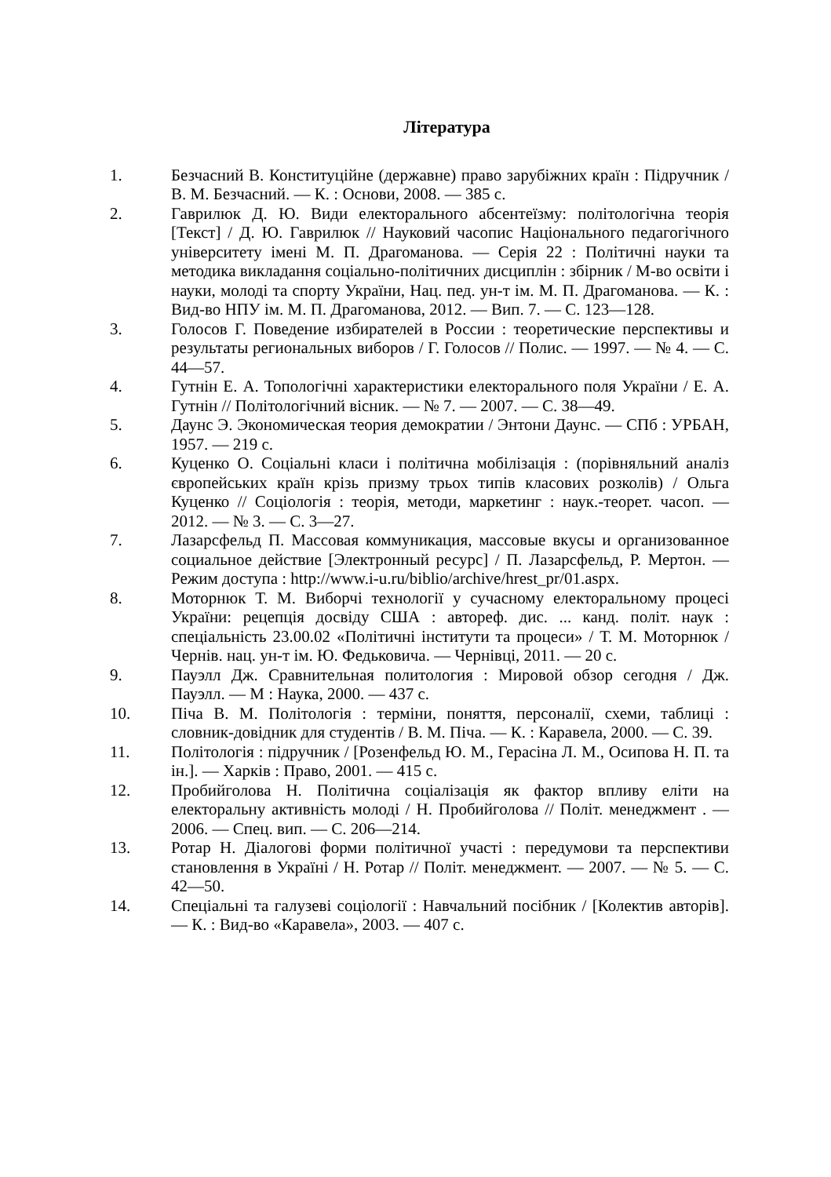Література
1. Безчасний В. Конституційне (державне) право зарубіжних країн : Підручник / В. М. Безчасний. — К. : Основи, 2008. — 385 с.
2. Гаврилюк Д. Ю. Види електорального абсентеїзму: політологічна теорія [Текст] / Д. Ю. Гаврилюк // Науковий часопис Національного педагогічного університету імені М. П. Драгоманова. — Серія 22 : Політичні науки та методика викладання соціально-політичних дисциплін : збірник / М-во освіти і науки, молоді та спорту України, Нац. пед. ун-т ім. М. П. Драгоманова. — К. : Вид-во НПУ ім. М. П. Драгоманова, 2012. — Вип. 7. — С. 123—128.
3. Голосов Г. Поведение избирателей в России : теоретические перспективы и результаты региональных виборов / Г. Голосов // Полис. — 1997. — № 4. — С. 44—57.
4. Гутнін Е. А. Топологічні характеристики електорального поля України / Е. А. Гутнін // Політологічний вісник. — № 7. — 2007. — С. 38—49.
5. Даунс Э. Экономическая теория демократии / Энтони Даунс. — СПб : УРБАН, 1957. — 219 с.
6. Куценко О. Соціальні класи і політична мобілізація : (порівняльний аналіз європейських країн крізь призму трьох типів класових розколів) / Ольга Куценко // Соціологія : теорія, методи, маркетинг : наук.-теорет. часоп. — 2012. — № 3. — С. 3—27.
7. Лазарсфельд П. Массовая коммуникация, массовые вкусы и организованное социальное действие [Электронный ресурс] / П. Лазарсфельд, Р. Мертон. — Режим доступа : http://www.i-u.ru/biblio/archive/hrest_pr/01.aspx.
8. Моторнюк Т. М. Виборчі технології у сучасному електоральному процесі України: рецепція досвіду США : автореф. дис. ... канд. політ. наук : спеціальність 23.00.02 «Політичні інститути та процеси» / Т. М. Моторнюк / Чернів. нац. ун-т ім. Ю. Федьковича. — Чернівці, 2011. — 20 с.
9. Пауэлл Дж. Сравнительная политология : Мировой обзор сегодня / Дж. Пауэлл. — М : Наука, 2000. — 437 с.
10. Піча В. М. Політологія : терміни, поняття, персоналії, схеми, таблиці : словник-довідник для студентів / В. М. Піча. — К. : Каравела, 2000. — С. 39.
11. Політологія : підручник / [Розенфельд Ю. М., Герасіна Л. М., Осипова Н. П. та ін.]. — Харків : Право, 2001. — 415 с.
12. Пробийголова Н. Політична соціалізація як фактор впливу еліти на електоральну активність молоді / Н. Пробийголова // Політ. менеджмент . — 2006. — Спец. вип. — С. 206—214.
13. Ротар Н. Діалогові форми політичної участі : передумови та перспективи становлення в Україні / Н. Ротар // Політ. менеджмент. — 2007. — № 5. — С. 42—50.
14. Спеціальні та галузеві соціології : Навчальний посібник / [Колектив авторів]. — К. : Вид-во «Каравела», 2003. — 407 с.